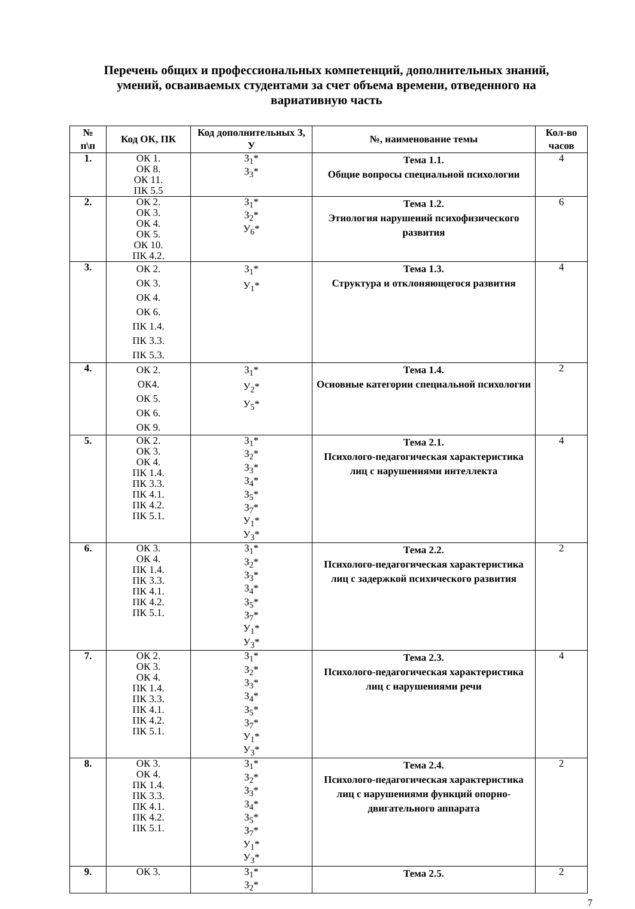Перечень общих и профессиональных компетенций, дополнительных знаний, умений, осваиваемых студентами за счет объема времени, отведенного на вариативную часть
| № п\п | Код ОК, ПК | Код дополнительных З, У | №, наименование темы | Кол-во часов |
| --- | --- | --- | --- | --- |
| 1. | ОК 1. ОК 8. ОК 11. ПК 5.5 | З<sub>1</sub>* З<sub>3</sub>* | Тема 1.1. Общие вопросы специальной психологии | 4 |
| 2. | ОК 2. ОК 3. ОК 4. ОК 5. ОК 10. ПК 4.2. | З<sub>1</sub>* З<sub>2</sub>* У<sub>6</sub>* | Тема 1.2. Этиология нарушений психофизического развития | 6 |
| 3. | ОК 2. ОК 3. ОК 4. ОК 6. ПК 1.4. ПК 3.3. ПК 5.3. | З<sub>1</sub>* У<sub>1</sub>* | Тема 1.3. Структура и отклоняющегося развития | 4 |
| 4. | ОК 2. ОК4. ОК 5. ОК 6. ОК 9. | З<sub>1</sub>* У<sub>2</sub>* У<sub>5</sub>* | Тема 1.4. Основные категории специальной психологии | 2 |
| 5. | ОК 2. ОК 3. ОК 4. ПК 1.4. ПК 3.3. ПК 4.1. ПК 4.2. ПК 5.1. | З<sub>1</sub>* З<sub>2</sub>* З<sub>3</sub>* З<sub>4</sub>* З<sub>5</sub>* З<sub>7</sub>* У<sub>1</sub>* У<sub>3</sub>* | Тема 2.1. Психолого-педагогическая характеристика лиц с нарушениями интеллекта | 4 |
| 6. | ОК 3. ОК 4. ПК 1.4. ПК 3.3. ПК 4.1. ПК 4.2. ПК 5.1. | З<sub>1</sub>* З<sub>2</sub>* З<sub>3</sub>* З<sub>4</sub>* З<sub>5</sub>* З<sub>7</sub>* У<sub>1</sub>* У<sub>3</sub>* | Тема 2.2. Психолого-педагогическая характеристика лиц с задержкой психического развития | 2 |
| 7. | ОК 2. ОК 3. ОК 4. ПК 1.4. ПК 3.3. ПК 4.1. ПК 4.2. ПК 5.1. | З<sub>1</sub>* З<sub>2</sub>* З<sub>3</sub>* З<sub>4</sub>* З<sub>5</sub>* З<sub>7</sub>* У<sub>1</sub>* У<sub>3</sub>* | Тема 2.3. Психолого-педагогическая характеристика лиц с нарушениями речи | 4 |
| 8. | ОК 3. ОК 4. ПК 1.4. ПК 3.3. ПК 4.1. ПК 4.2. ПК 5.1. | З<sub>1</sub>* З<sub>2</sub>* З<sub>3</sub>* З<sub>4</sub>* З<sub>5</sub>* З<sub>7</sub>* У<sub>1</sub>* У<sub>3</sub>* | Тема 2.4. Психолого-педагогическая характеристика лиц с нарушениями функций опорно-двигательного аппарата | 2 |
| 9. | ОК 3. | З<sub>1</sub>* З<sub>2</sub>* | Тема 2.5. | 2 |
7